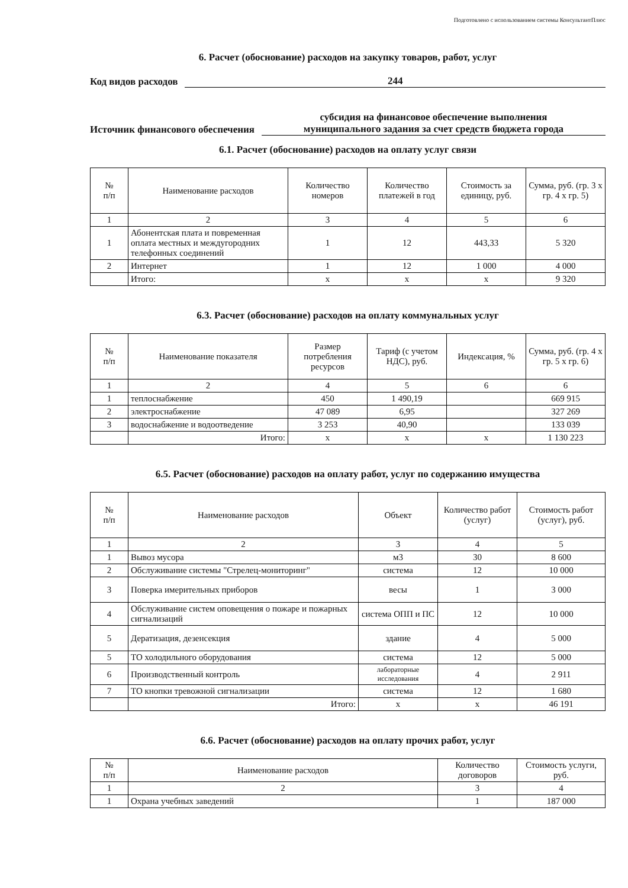Подготовлено с использованием системы КонсультантПлюс
6. Расчет (обоснование) расходов на закупку товаров, работ, услуг
Код видов расходов 244
Источник финансового обеспечения субсидия на финансовое обеспечение выполнения
муниципального задания за счет средств бюджета города
6.1. Расчет (обоснование) расходов на оплату услуг связи
| № п/п | Наименование расходов | Количество номеров | Количество платежей в год | Стоимость за единицу, руб. | Сумма, руб. (гр. 3 x гр. 4 x гр. 5) |
| --- | --- | --- | --- | --- | --- |
| 1 | 2 | 3 | 4 | 5 | 6 |
| 1 | Абонентская плата и повременная оплата местных и междугородних телефонных соединений | 1 | 12 | 443,33 | 5 320 |
| 2 | Интернет | 1 | 12 | 1 000 | 4 000 |
| | Итого: | x | x | x | 9 320 |
6.3. Расчет (обоснование) расходов на оплату коммунальных услуг
| № п/п | Наименование показателя | Размер потребления ресурсов | Тариф (с учетом НДС), руб. | Индексация, % | Сумма, руб. (гр. 4 x гр. 5 x гр. 6) |
| --- | --- | --- | --- | --- | --- |
| 1 | 2 | 4 | 5 | 6 | 6 |
| 1 | теплоснабжение | 450 | 1 490,19 | | 669 915 |
| 2 | электроснабжение | 47 089 | 6,95 | | 327 269 |
| 3 | водоснабжение и водоотведение | 3 253 | 40,90 | | 133 039 |
| | Итого: | x | x | x | 1 130 223 |
6.5. Расчет (обоснование) расходов на оплату работ, услуг по содержанию имущества
| № п/п | Наименование расходов | Объект | Количество работ (услуг) | Стоимость работ (услуг), руб. |
| --- | --- | --- | --- | --- |
| 1 | 2 | 3 | 4 | 5 |
| 1 | Вывоз мусора | м3 | 30 | 8 600 |
| 2 | Обслуживание системы "Стрелец-мониторинг" | система | 12 | 10 000 |
| 3 | Поверка имерительных приборов | весы | 1 | 3 000 |
| 4 | Обслуживание систем оповещения о пожаре и пожарных сигнализаций | система ОПП и ПС | 12 | 10 000 |
| 5 | Дератизация, дезенсекция | здание | 4 | 5 000 |
| 5 | ТО холодильного оборудования | система | 12 | 5 000 |
| 6 | Производственный контроль | лабораторные исследования | 4 | 2 911 |
| 7 | ТО кнопки тревожной сигнализации | система | 12 | 1 680 |
| | Итого: | x | x | 46 191 |
6.6. Расчет (обоснование) расходов на оплату прочих работ, услуг
| № п/п | Наименование расходов | Количество договоров | Стоимость услуги, руб. |
| --- | --- | --- | --- |
| 1 | 2 | 3 | 4 |
| 1 | Охрана учебных заведений | 1 | 187 000 |